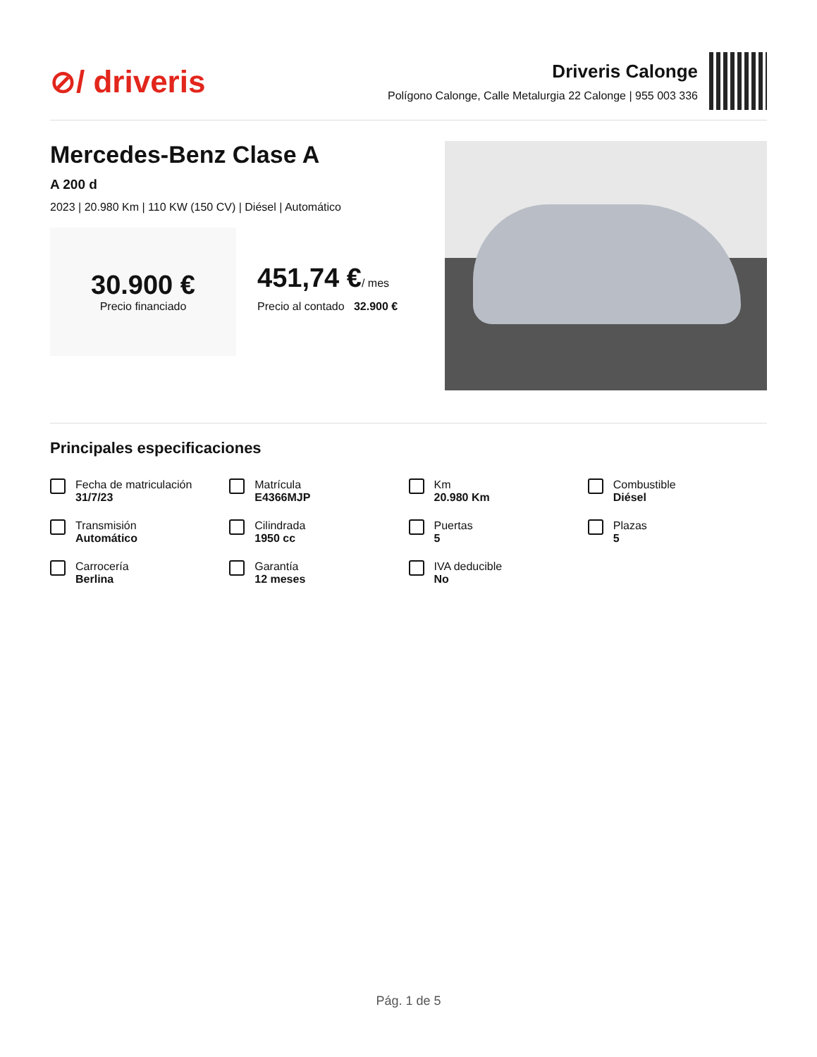⊘/ driveris
Driveris Calonge
Polígono Calonge, Calle Metalurgia 22 Calonge | 955 003 336
Mercedes-Benz Clase A
A 200 d
2023 | 20.980 Km | 110 KW (150 CV) | Diésel | Automático
30.900 €
Precio financiado
451,74 €/ mes
Precio al contado 32.900 €
Principales especificaciones
Fecha de matriculación
31/7/23
Matrícula
E4366MJP
Km
20.980 Km
Combustible
Diésel
Transmisión
Automático
Cilindrada
1950 cc
Puertas
5
Plazas
5
Carrocería
Berlina
Garantía
12 meses
IVA deducible
No
Pág. 1 de 5